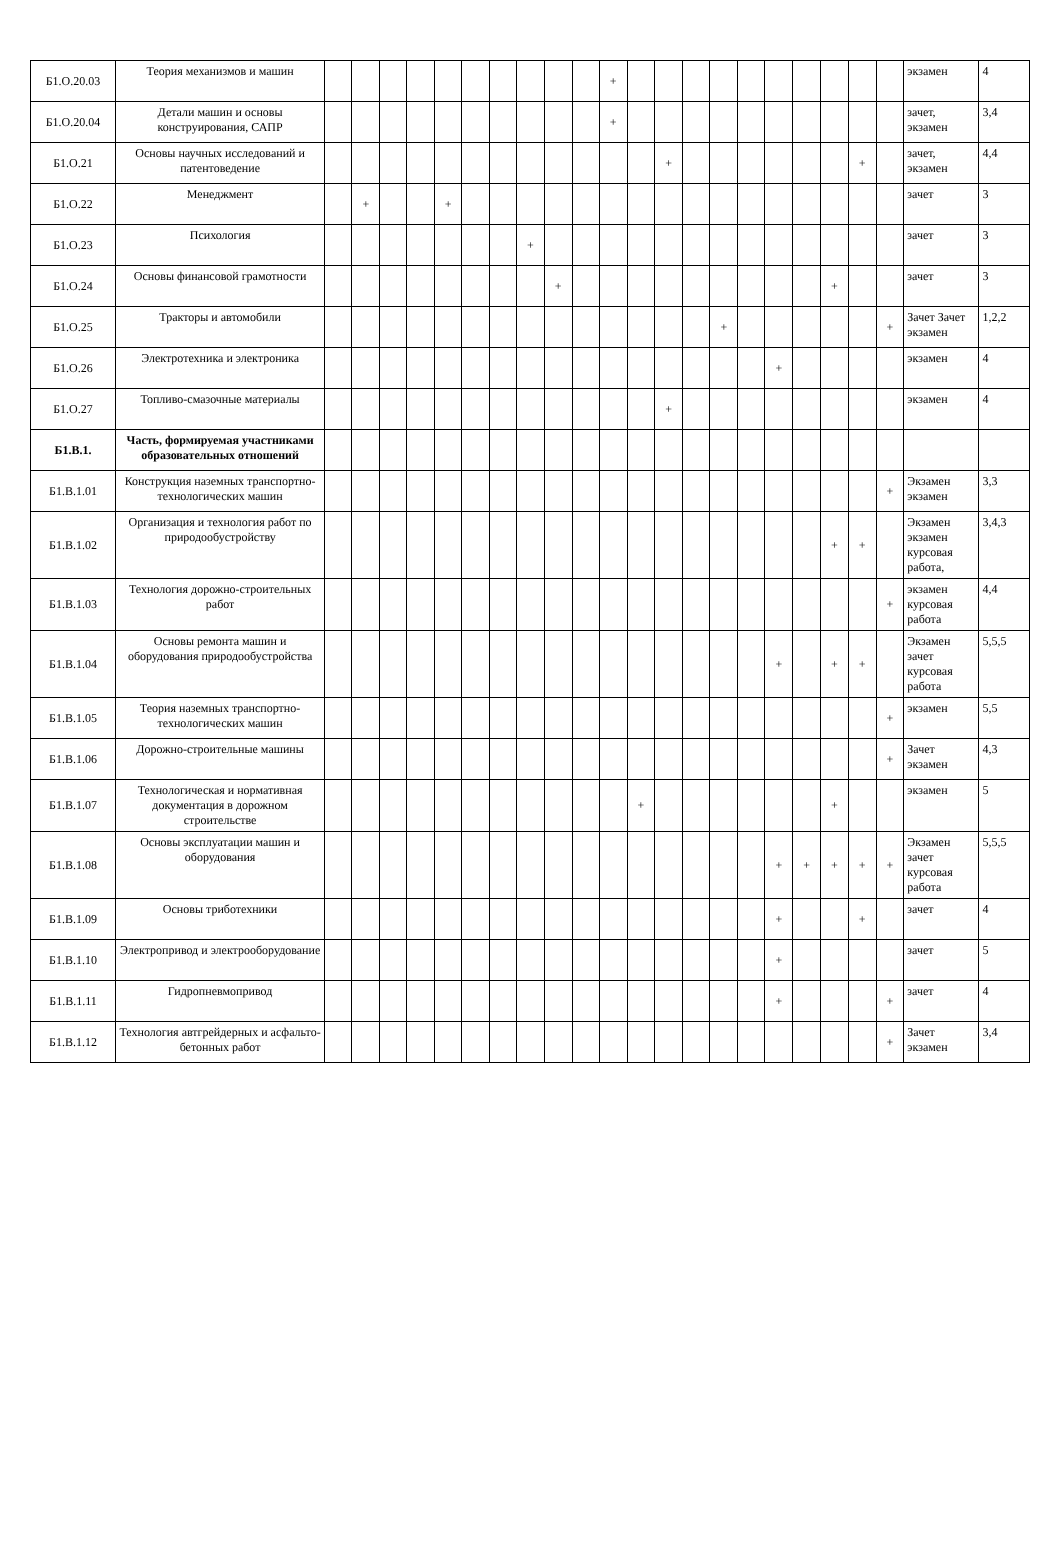| Б1.О.20.03 | Теория механизмов и машин | | | | | | | | | | | + | | | | | | | | | | | экзамен | 4 |
| Б1.О.20.04 | Детали машин и основы конструирования, САПР | | | | | | | | | | | + | | | | | | | | | | | зачет, экзамен | 3,4 |
| Б1.О.21 | Основы научных исследований и патентоведение | | | | | | | | | | | | | + | | | | | | | + | | зачет, экзамен | 4,4 |
| Б1.О.22 | Менеджмент | | + | | | + | | | | | | | | | | | | | | | | | зачет | 3 |
| Б1.О.23 | Психология | | | | | | | | + | | | | | | | | | | | | | | зачет | 3 |
| Б1.О.24 | Основы финансовой грамотности | | | | | | | | | + | | | | | | | | | | + | | | зачет | 3 |
| Б1.О.25 | Тракторы и автомобили | | | | | | | | | | | | | | | + | | | | | | + | Зачет Зачет экзамен | 1,2,2 |
| Б1.О.26 | Электротехника и электроника | | | | | | | | | | | | | | | | | + | | | | | экзамен | 4 |
| Б1.О.27 | Топливо-смазочные материалы | | | | | | | | | | | | | + | | | | | | | | | экзамен | 4 |
| Б1.В.1. | Часть, формируемая участниками образовательных отношений | | | | | | | | | | | | | | | | | | | | | | | |
| Б1.В.1.01 | Конструкция наземных транспортно-технологических машин | | | | | | | | | | | | | | | | | | | | | + | Экзамен экзамен | 3,3 |
| Б1.В.1.02 | Организация и технология работ по природообустройству | | | | | | | | | | | | | | | | | | | + | + | | Экзамен экзамен курсовая работа, | 3,4,3 |
| Б1.В.1.03 | Технология дорожно-строительных работ | | | | | | | | | | | | | | | | | | | | | + | экзамен курсовая работа | 4,4 |
| Б1.В.1.04 | Основы ремонта машин и оборудования природообустройства | | | | | | | | | | | | | | | | | + | | + | + | | Экзамен зачет курсовая работа | 5,5,5 |
| Б1.В.1.05 | Теория наземных транспортно-технологических машин | | | | | | | | | | | | | | | | | | | | | + | экзамен | 5,5 |
| Б1.В.1.06 | Дорожно-строительные машины | | | | | | | | | | | | | | | | | | | | | + | Зачет экзамен | 4,3 |
| Б1.В.1.07 | Технологическая и нормативная документация в дорожном строительстве | | | | | | | | | | | | + | | | | | | | + | | | экзамен | 5 |
| Б1.В.1.08 | Основы эксплуатации машин и оборудования | | | | | | | | | | | | | | | | | + | + | + | + | + | Экзамен зачет курсовая работа | 5,5,5 |
| Б1.В.1.09 | Основы триботехники | | | | | | | | | | | | | | | | | + | | | + | | зачет | 4 |
| Б1.В.1.10 | Электропривод и электрооборудование | | | | | | | | | | | | | | | | | + | | | | | зачет | 5 |
| Б1.В.1.11 | Гидропневмопривод | | | | | | | | | | | | | | | | | + | | | | + | зачет | 4 |
| Б1.В.1.12 | Технология автгрейдерных и асфальто-бетонных работ | | | | | | | | | | | | | | | | | | | | | + | Зачет экзамен | 3,4 |